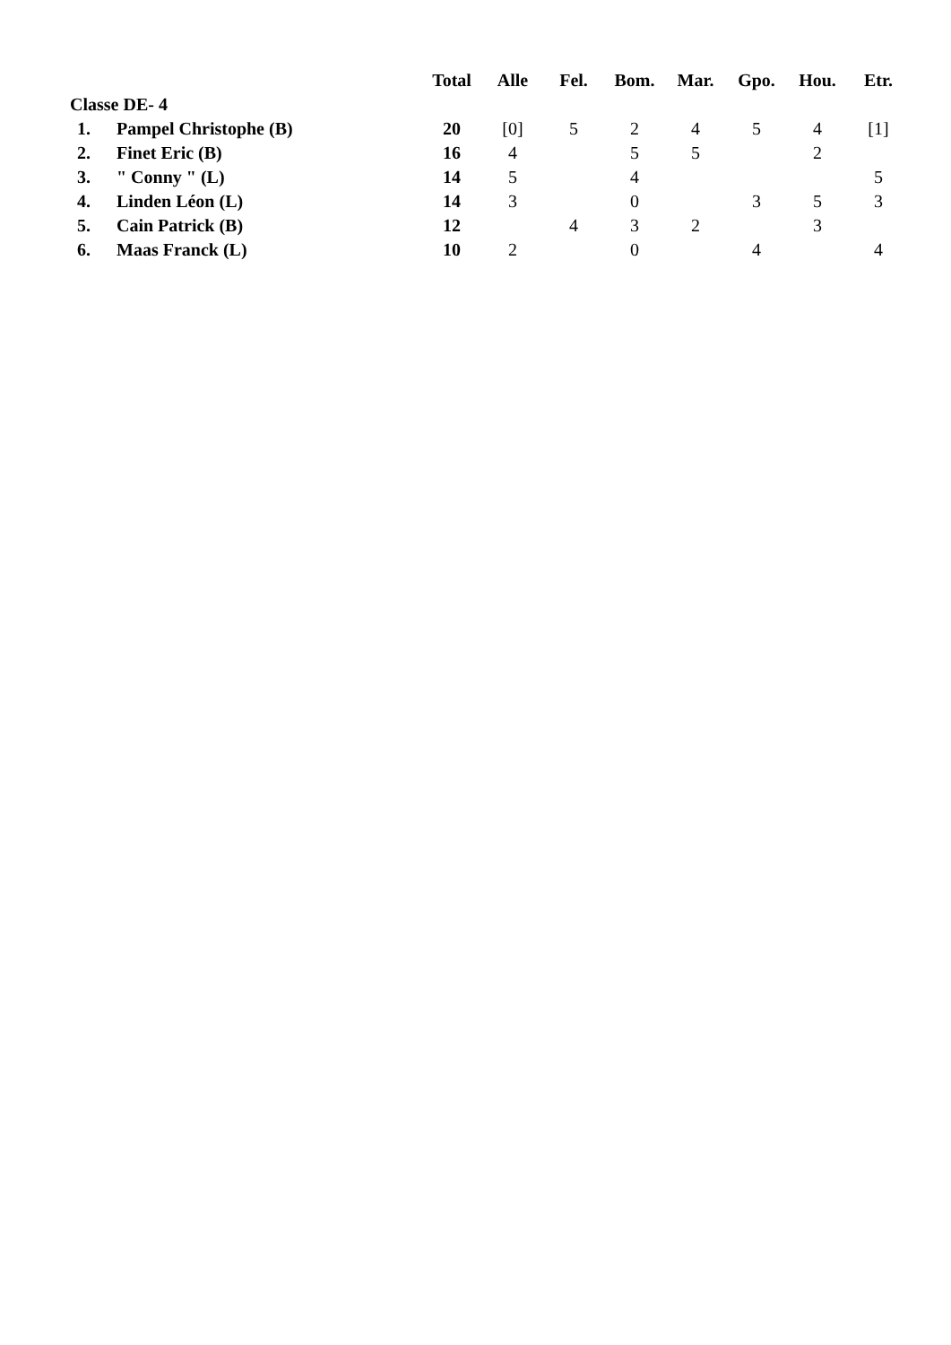| | | Total | Alle | Fel. | Bom. | Mar. | Gpo. | Hou. | Etr. |
| --- | --- | --- | --- | --- | --- | --- | --- | --- | --- |
| Classe DE- 4 | | | | | | | | | |
| 1. | Pampel Christophe (B) | 20 | [0] | 5 | 2 | 4 | 5 | 4 | [1] |
| 2. | Finet Eric (B) | 16 | 4 | | 5 | 5 | | 2 | |
| 3. | " Conny " (L) | 14 | 5 | | 4 | | | | 5 |
| 4. | Linden Léon (L) | 14 | 3 | | 0 | | 3 | 5 | 3 |
| 5. | Cain Patrick (B) | 12 | | 4 | 3 | 2 | | 3 | |
| 6. | Maas Franck (L) | 10 | 2 | | 0 | | 4 | | 4 |